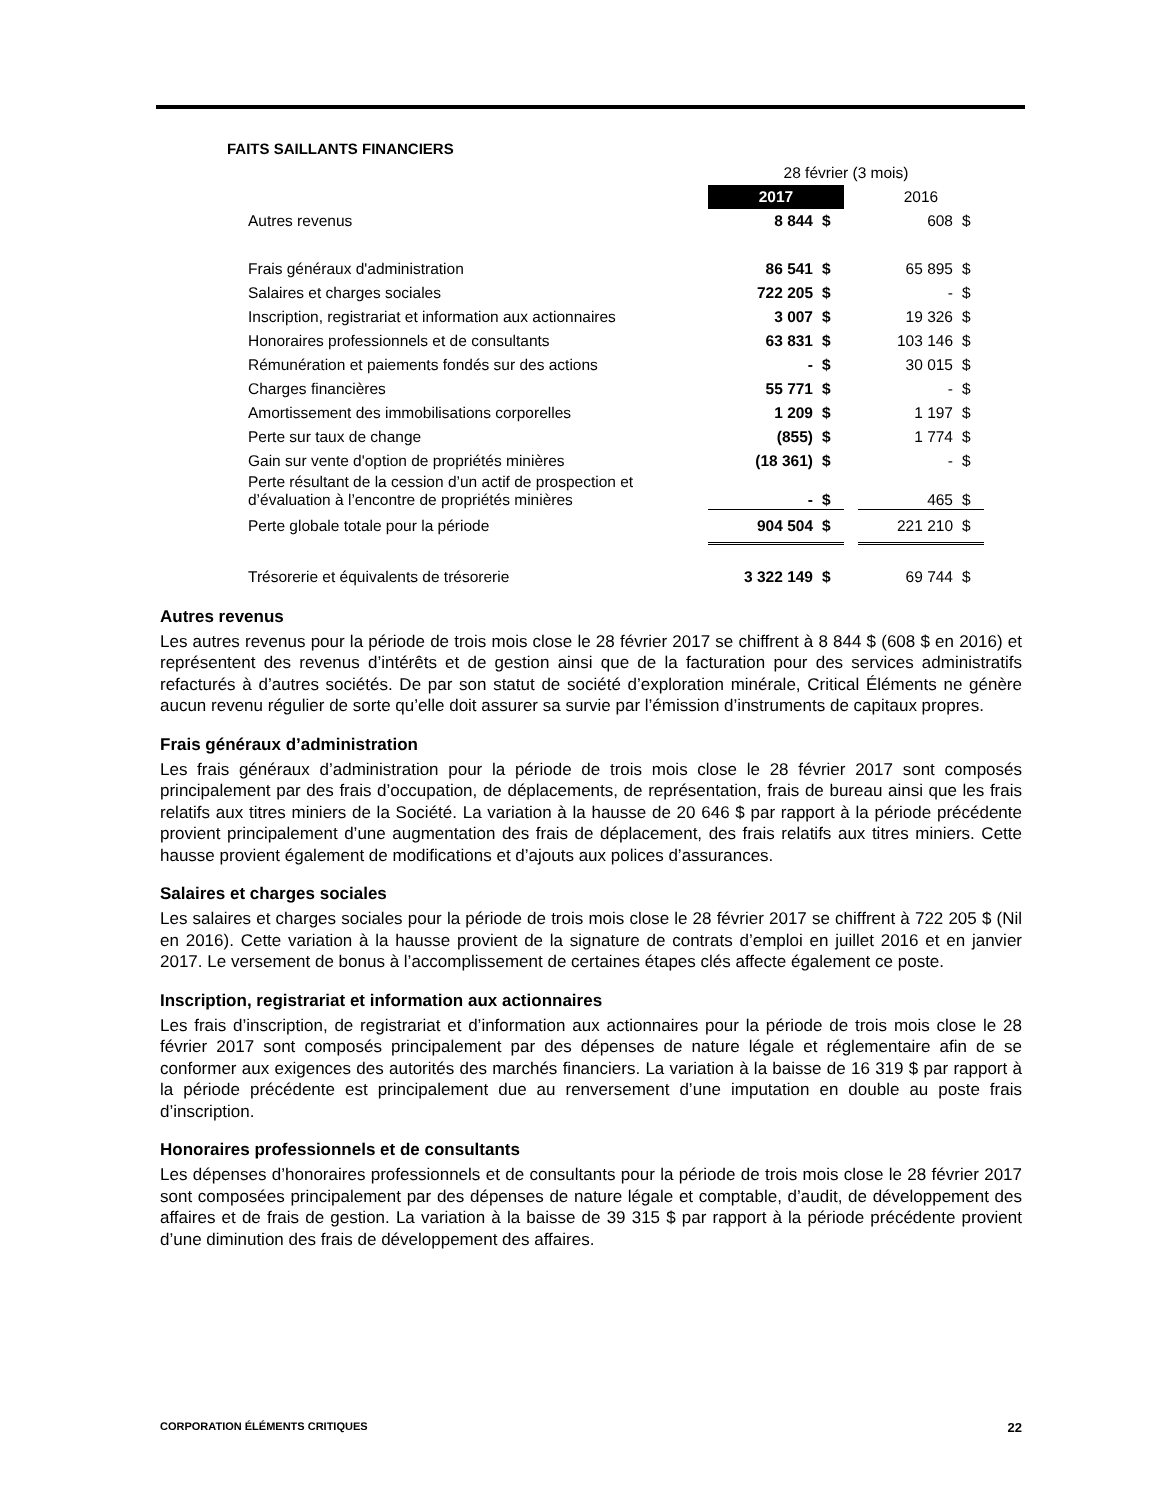FAITS SAILLANTS FINANCIERS
| | 28 février (3 mois) | | | | |
| | 2017 | | | 2016 | |
| Autres revenus | 8 844 | $ | | 608 | $ |
| Frais généraux d'administration | 86 541 | $ | | 65 895 | $ |
| Salaires et charges sociales | 722 205 | $ | | - | $ |
| Inscription, registrariat et information aux actionnaires | 3 007 | $ | | 19 326 | $ |
| Honoraires professionnels et de consultants | 63 831 | $ | | 103 146 | $ |
| Rémunération et paiements fondés sur des actions | - | $ | | 30 015 | $ |
| Charges financières | 55 771 | $ | | - | $ |
| Amortissement des immobilisations corporelles | 1 209 | $ | | 1 197 | $ |
| Perte sur taux de change | (855) | $ | | 1 774 | $ |
| Gain sur vente d'option de propriétés minières | (18 361) | $ | | - | $ |
| Perte résultant de la cession d’un actif de prospection et d’évaluation à l’encontre de propriétés minières | - | $ | | 465 | $ |
| Perte globale totale pour la période | 904 504 | $ | | 221 210 | $ |
| Trésorerie et équivalents de trésorerie | 3 322 149 | $ | | 69 744 | $ |
Autres revenus
Les autres revenus pour la période de trois mois close le 28 février 2017 se chiffrent à 8 844 $ (608 $ en 2016) et représentent des revenus d’intérêts et de gestion ainsi que de la facturation pour des services administratifs refacturés à d’autres sociétés. De par son statut de société d’exploration minérale, Critical Éléments ne génère aucun revenu régulier de sorte qu’elle doit assurer sa survie par l’émission d’instruments de capitaux propres.
Frais généraux d’administration
Les frais généraux d’administration pour la période de trois mois close le 28 février 2017 sont composés principalement par des frais d’occupation, de déplacements, de représentation, frais de bureau ainsi que les frais relatifs aux titres miniers de la Société. La variation à la hausse de 20 646 $ par rapport à la période précédente provient principalement d’une augmentation des frais de déplacement, des frais relatifs aux titres miniers. Cette hausse provient également de modifications et d’ajouts aux polices d’assurances.
Salaires et charges sociales
Les salaires et charges sociales pour la période de trois mois close le 28 février 2017 se chiffrent à 722 205 $ (Nil en 2016). Cette variation à la hausse provient de la signature de contrats d’emploi en juillet 2016 et en janvier 2017. Le versement de bonus à l’accomplissement de certaines étapes clés affecte également ce poste.
Inscription, registrariat et information aux actionnaires
Les frais d’inscription, de registrariat et d’information aux actionnaires pour la période de trois mois close le 28 février 2017 sont composés principalement par des dépenses de nature légale et réglementaire afin de se conformer aux exigences des autorités des marchés financiers. La variation à la baisse de 16 319 $ par rapport à la période précédente est principalement due au renversement d’une imputation en double au poste frais d’inscription.
Honoraires professionnels et de consultants
Les dépenses d’honoraires professionnels et de consultants pour la période de trois mois close le 28 février 2017 sont composées principalement par des dépenses de nature légale et comptable, d’audit, de développement des affaires et de frais de gestion. La variation à la baisse de 39 315 $ par rapport à la période précédente provient d’une diminution des frais de développement des affaires.
CORPORATION ÉLÉMENTS CRITIQUES 22